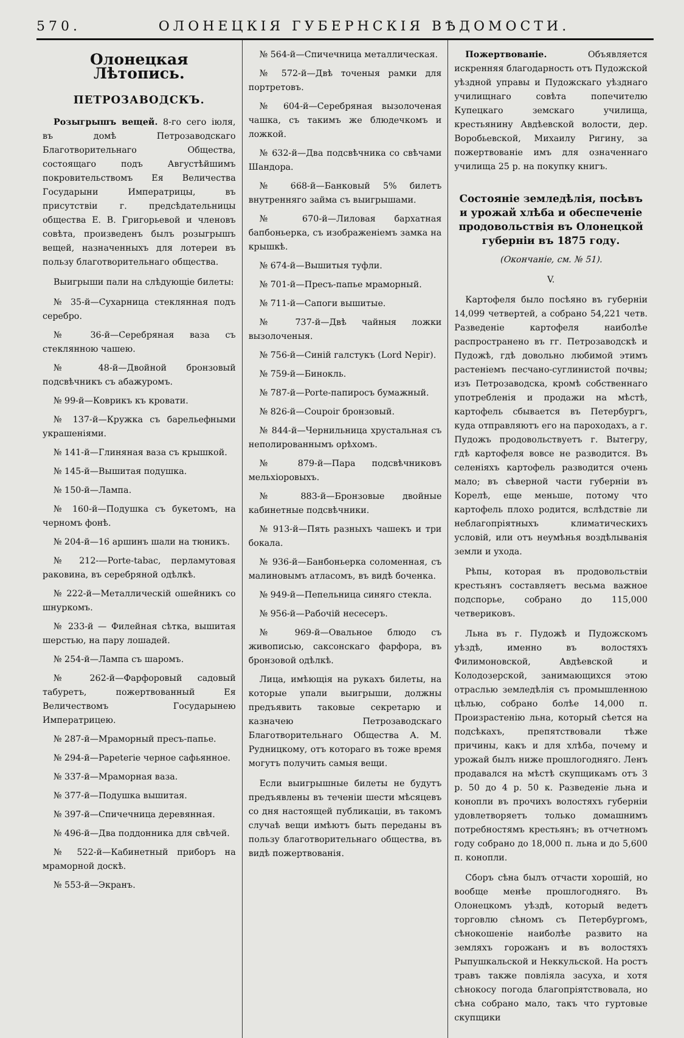570. ОЛОНЕЦКІЯ ГУБЕРНСКІЯ ВѢДОМОСТИ.
Олонецкая Лѣтопись.
ПЕТРОЗАВОДСКЪ.
Розыгрышъ вещей. 8-го сего іюля, въ домѣ Петрозаводскаго Благотворительнаго Общества, состоящаго подъ Августѣйшимъ покровительствомъ Ея Величества Государыни Императрицы, въ присутствіи г. предсѣдательницы общества Е. В. Григорьевой и членовъ совѣта, произведенъ былъ розыгрышъ вещей, назначенныхъ для лотереи въ пользу благотворительнаго общества.
Выигрыши пали на слѣдующіе билеты:
№ 35-й—Сухарница стеклянная подъ серебро.
№ 36-й—Серебряная ваза съ стеклянною чашею.
№ 48-й—Двойной бронзовый подсвѣчникъ съ абажуромъ.
№ 99-й—Коврикъ къ кровати.
№ 137-й—Кружка съ барельефными украшеніями.
№ 141-й—Глиняная ваза съ крышкой.
№ 145-й—Вышитая подушка.
№ 150-й—Лампа.
№ 160-й—Подушка съ букетомъ, на черномъ фонѣ.
№ 204-й—16 аршинъ шали на тюникъ.
№ 212-—Porte-tabac, перламутовая раковина, въ серебряной одѣлкѣ.
№ 222-й—Металлическій ошейникъ со шнуркомъ.
№ 233-й — Филейная сѣтка, вышитая шерстью, на пару лошадей.
№ 254-й—Лампа съ шаромъ.
№ 262-й—Фарфоровый садовый табуретъ, пожертвованный Ея Величествомъ Государынею Императрицею.
№ 287-й—Мраморный пресъ-папье.
№ 294-й—Papeterie черное сафьянное.
№ 337-й—Мраморная ваза.
№ 377-й—Подушка вышитая.
№ 397-й—Спичечница деревянная.
№ 496-й—Два поддонника для свѣчей.
№ 522-й—Кабинетный приборъ на мраморной доскѣ.
№ 553-й—Экранъ.
№ 564-й—Спичечница металлическая.
№ 572-й—Двѣ точеныя рамки для портретовъ.
№ 604-й—Серебряная вызолоченая чашка, съ такимъ же блюдечкомъ и ложкой.
№ 632-й—Два подсвѣчника со свѣчами Шандора.
№ 668-й—Банковый 5% билетъ внутренняго займа съ выигрышами.
№ 670-й—Лиловая бархатная бапбоньерка, съ изображеніемъ замка на крышкѣ.
№ 674-й—Вышитыя туфли.
№ 701-й—Пресъ-папье мраморный.
№ 711-й—Сапоги вышитые.
№ 737-й—Двѣ чайныя ложки вызолоченыя.
№ 756-й—Синій галстукъ (Lord Nepir).
№ 759-й—Бинокль.
№ 787-й—Porte-папиросъ бумажный.
№ 826-й—Coupoir бронзовый.
№ 844-й—Чернильница хрустальная съ неполированнымъ орѣхомъ.
№ 879-й—Пара подсвѣчниковъ мельхіоровыхъ.
№ 883-й—Бронзовые двойные кабинетные подсвѣчники.
№ 913-й—Пять разныхъ чашекъ и три бокала.
№ 936-й—Банбоньерка соломенная, съ малиновымъ атласомъ, въ видѣ боченка.
№ 949-й—Пепельница синяго стекла.
№ 956-й—Рабочій несесеръ.
№ 969-й—Овальное блюдо съ живописью, саксонскаго фарфора, въ бронзовой одѣлкѣ.
Лица, имѣющія на рукахъ билеты, на которые упали выигрыши, должны предъявить таковые секретарю и казначею Петрозаводскаго Благотворительнаго Общества А. М. Рудницкому, отъ котораго въ тоже время могутъ получить самыя вещи.
Если выигрышные билеты не будутъ предъявлены въ теченіи шести мѣсяцевъ со дня настоящей публикаціи, въ такомъ случаѣ вещи имѣютъ быть переданы въ пользу благотворительнаго общества, въ видѣ пожертвованія.
Пожертвованіе. Объявляется искренняя благодарность отъ Пудожской уѣздной управы и Пудожскаго уѣзднаго училищнаго совѣта попечителю Купецкаго земскаго училища, крестьянину Авдѣевской волости, дер. Воробьевской, Михаилу Ригину, за пожертвованіе имъ для означеннаго училища 25 р. на покупку книгъ.
Состояніе земледѣлія, посѣвъ и урожай хлѣба и обеспеченіе продовольствія въ Олонецкой губерніи въ 1875 году.
(Окончаніе, см. № 51).
V.
Картофеля было посѣяно въ губерніи 14,099 четвертей, а собрано 54,221 четв. Разведеніе картофеля наиболѣе распространено въ гг. Петрозаводскѣ и Пудожѣ, гдѣ довольно любимой этимъ растеніемъ песчано-суглинистой почвы; изъ Петрозаводска, кромѣ собственнаго употребленія и продажи на мѣстѣ, картофель сбывается въ Петербургъ, куда отправляютъ его на пароходахъ, а г. Пудожъ продовольствуетъ г. Вытегру, гдѣ картофеля вовсе не разводится. Въ селеніяхъ картофель разводится очень мало; въ сѣверной части губерніи въ Корелѣ, еще меньше, потому что картофель плохо родится, вслѣдствіе ли неблагопріятныхъ климатическихъ условій, или отъ неумѣнья воздѣлыванія земли и ухода.
Рѣпы, которая въ продовольствіи крестьянъ составляетъ весьма важное подспорье, собрано до 115,000 четвериковъ.
Льна въ г. Пудожѣ и Пудожскомъ уѣздѣ, именно въ волостяхъ Филимоновской, Авдѣевской и Колодозерской, занимающихся этою отраслью земледѣлія съ промышленною цѣлью, собрано болѣе 14,000 п. Произрастенію льна, который сѣется на подсѣкахъ, препятствовали тѣже причины, какъ и для хлѣба, почему и урожай былъ ниже прошлогодняго. Ленъ продавался на мѣстѣ скупщикамъ отъ 3 р. 50 до 4 р. 50 к. Разведеніе льна и конопли въ прочихъ волостяхъ губерніи удовлетворяетъ только домашнимъ потребностямъ крестьянъ; въ отчетномъ году собрано до 18,000 п. льна и до 5,600 п. конопли.
Сборъ сѣна былъ отчасти хорошій, но вообще менѣе прошлогодняго. Въ Олонецкомъ уѣздѣ, который ведетъ торговлю сѣномъ съ Петербургомъ, сѣнокошеніе наиболѣе развито на земляхъ горожанъ и въ волостяхъ Рыпушкальской и Неккульской. На ростъ травъ также повліяла засуха, и хотя сѣнокосу погода благопріятствовала, но сѣна собрано мало, такъ что гуртовые скупщики